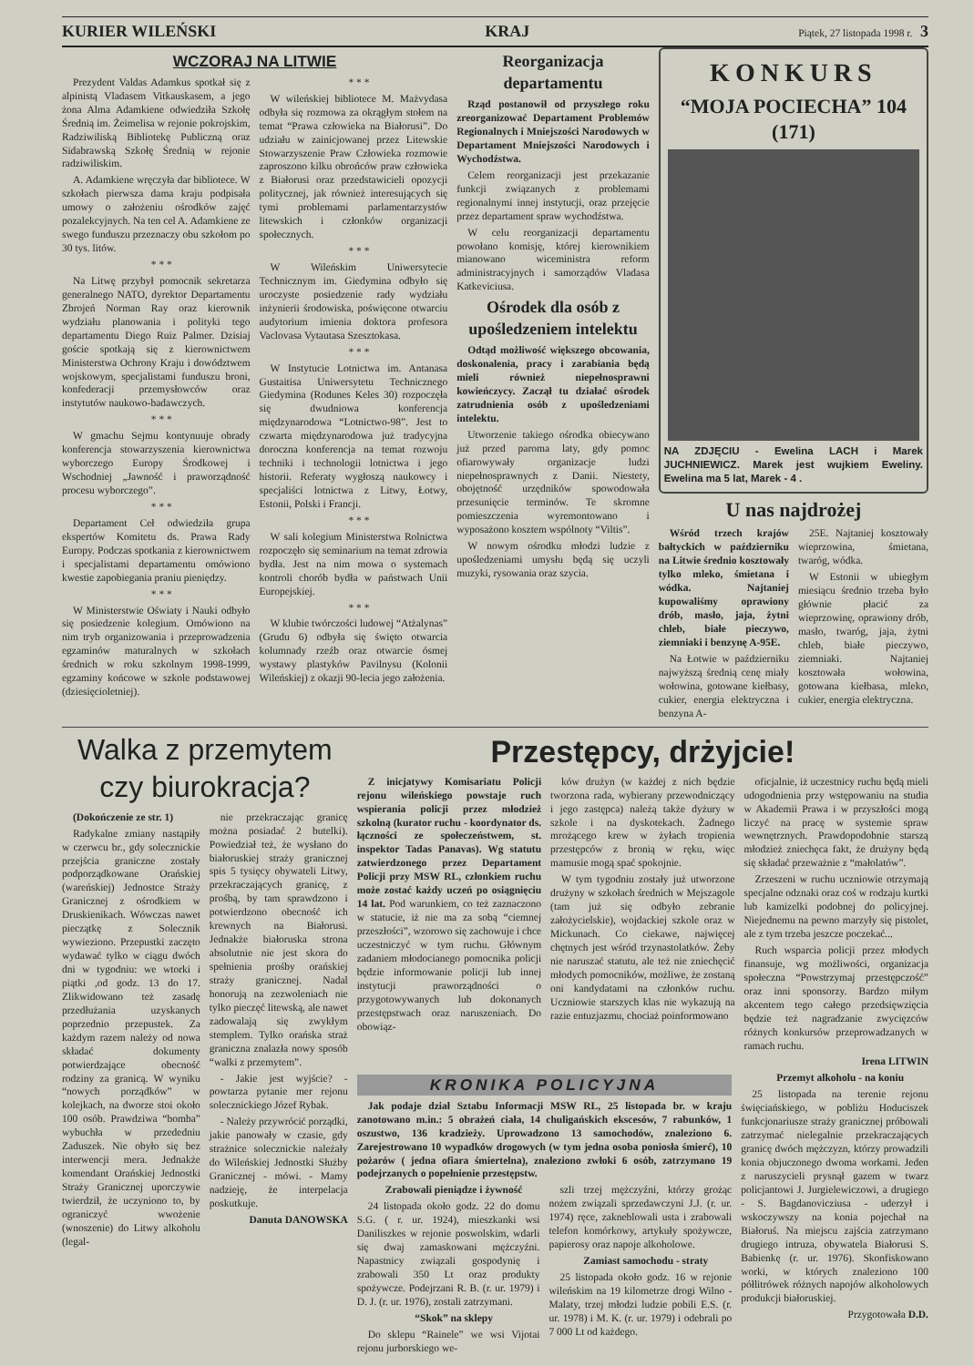KURIER WILEŃSKI KRAJ Piątek, 27 listopada 1998 r. 3
WCZORAJ NA LITWIE
Prezydent Valdas Adamkus spotkał się z alpinistą Vladasem Vitkauskasem, a jego żona Alma Adamkiene odwiedziła Szkołę Średnią im. Żeimelisa w rejonie pokrojskim, Radziwiliską Bibliotekę Publiczną oraz Sidabrawską Szkołę Średnią w rejonie radziwiliskim.
A. Adamkiene wręczyła dar bibliotece. W szkołach pierwsza dama kraju podpisała umowy o założeniu ośrodków zajęć pozalekcyjnych. Na ten cel A. Adamkiene ze swego funduszu przeznaczy obu szkołom po 30 tys. litów.
* * *
Na Litwę przybył pomocnik sekretarza generalnego NATO, dyrektor Departamentu Zbrojeń Norman Ray oraz kierownik wydziału planowania i polityki tego departamentu Diego Ruiz Palmer. Dzisiaj goście spotkają się z kierownictwem Ministerstwa Ochrony Kraju i dowództwem wojskowym, specjalistami funduszu broni, konfederacji przemysłowców oraz instytutów naukowo-badawczych.
* * *
W gmachu Sejmu kontynuuje obrady konferencja stowarzyszenia kierownictwa wyborczego Europy Środkowej i Wschodniej „Jawność i praworządność procesu wyborczego”.
* * *
Departament Ceł odwiedziła grupa ekspertów Komitetu ds. Prawa Rady Europy. Podczas spotkania z kierownictwem i specjalistami departamentu omówiono kwestie zapobiegania praniu pieniędzy.
* * *
W Ministerstwie Oświaty i Nauki odbyło się posiedzenie kolegium. Omówiono na nim tryb organizowania i przeprowadzenia egzaminów maturalnych w szkołach średnich w roku szkolnym 1998-1999, egzaminy końcowe w szkole podstawowej (dziesięcioletniej).
* * *
W wileńskiej bibliotece M. Mażvydasa odbyła się rozmowa za okrągłym stołem na temat “Prawa człowieka na Białorusi”. Do udziału w zainicjowanej przez Litewskie Stowarzyszenie Praw Człowieka rozmowie zaproszono kilku obrońców praw człowieka z Białorusi oraz przedstawicieli opozycji politycznej, jak również interesujących się tymi problemami parlamentarzystów litewskich i członków organizacji społecznych.
* * *
W Wileńskim Uniwersytecie Technicznym im. Giedymina odbyło się uroczyste posiedzenie rady wydziału inżynierii środowiska, poświęcone otwarciu audytorium imienia doktora profesora Vaclovasa Vytautasa Szesztokasa.
* * *
W Instytucie Lotnictwa im. Antanasa Gustaitisa Uniwersytetu Technicznego Giedymina (Rodunes Keles 30) rozpoczęła się dwudniowa konferencja międzynarodowa “Lotnictwo-98”. Jest to czwarta międzynarodowa już tradycyjna doroczna konferencja na temat rozwoju techniki i technologii lotnictwa i jego historii. Referaty wygłoszą naukowcy i specjaliści lotnictwa z Litwy, Łotwy, Estonii, Polski i Francji.
* * *
W sali kolegium Ministerstwa Rolnictwa rozpoczęło się seminarium na temat zdrowia bydła. Jest na nim mowa o systemach kontroli chorób bydła w państwach Unii Europejskiej.
* * *
W klubie twórczości ludowej “Atżalynas” (Grudu 6) odbyła się święto otwarcia kolumnady rzeźb oraz otwarcie ósmej wystawy plastyków Pavilnysu (Kolonii Wileńskiej) z okazji 90-lecia jego założenia.
Reorganizacja departamentu
Rząd postanowił od przyszłego roku zreorganizować Departament Problemów Regionalnych i Mniejszości Narodowych w Departament Mniejszości Narodowych i Wychodźstwa.
Celem reorganizacji jest przekazanie funkcji związanych z problemami regionalnymi innej instytucji, oraz przejęcie przez departament spraw wychodźstwa.
W celu reorganizacji departamentu powołano komisję, której kierownikiem mianowano wiceministra reform administracyjnych i samorządów Vladasa Katkeviciusa.
Ośrodek dla osób z upośledzeniem intelektu
Odtąd możliwość większego obcowania, doskonalenia, pracy i zarabiania będą mieli również niepełnosprawni kowieńczycy. Zaczął tu działać ośrodek zatrudnienia osób z upośledzeniami intelektu.
Utworzenie takiego ośrodka obiecywano już przed paroma laty, gdy pomoc ofiarowywały organizacje ludzi niepełnosprawnych z Danii. Niestety, obojętność urzędników spowodowała przesunięcie terminów. Te skromne pomieszczenia wyremontowano i wyposażono kosztem wspólnoty “Viltis”.
W nowym ośrodku młodzi ludzie z upośledzeniami umysłu będą się uczyli muzyki, rysowania oraz szycia.
KONKURS
“MOJA POCIECHA” 104 (171)
NA ZDJĘCIU - Ewelina LACH i Marek JUCHNIEWICZ. Marek jest wujkiem Eweliny. Ewelina ma 5 lat, Marek - 4 .
U nas najdrożej
Wśród trzech krajów bałtyckich w październiku na Litwie średnio kosztowały tylko mleko, śmietana i wódka. Najtaniej kupowaliśmy oprawiony drób, masło, jaja, żytni chleb, białe pieczywo, ziemniaki i benzynę A-95E.
Na Łotwie w październiku najwyższą średnią cenę miały wołowina, gotowane kiełbasy, cukier, energia elektryczna i benzyna A-
25E. Najtaniej kosztowały wieprzowina, śmietana, twaróg, wódka.
W Estonii w ubiegłym miesiącu średnio trzeba było głównie płacić za wieprzowinę, oprawiony drób, masło, twaróg, jaja, żytni chleb, białe pieczywo, ziemniaki. Najtaniej kosztowała wołowina, gotowana kiełbasa, mleko, cukier, energia elektryczna.
Walka z przemytem czy biurokracja?
(Dokończenie ze str. 1)
Radykalne zmiany nastąpiły w czerwcu br., gdy solecznickie przejścia graniczne zostały podporządkowane Orańskiej (wareńskiej) Jednostce Straży Granicznej z ośrodkiem w Druskienikach. Wówczas nawet pieczątkę z Solecznik wywieziono. Przepustki zaczęto wydawać tylko w ciągu dwóch dni w tygodniu: we wtorki i piątki ,od godz. 13 do 17. Zlikwidowano też zasadę przedłużania uzyskanych poprzednio przepustek. Za każdym razem należy od nowa składać dokumenty potwierdzające obecność rodziny za granicą. W wyniku “nowych porządków” w kolejkach, na dworze stoi około 100 osób. Prawdziwa “bomba” wybuchła w przededniu Zaduszek. Nie obyło się bez interwencji mera. Jednakże komendant Orańskiej Jednostki Straży Granicznej uporczywie twierdził, że uczyniono to, by ograniczyć wwożenie (wnoszenie) do Litwy alkoholu (legal-
nie przekraczając granicę można posiadać 2 butelki). Powiedział też, że wysłano do białoruskiej straży granicznej spis 5 tysięcy obywateli Litwy, przekraczających granicę, z prośbą, by tam sprawdzono i potwierdzono obecność ich krewnych na Białorusi. Jednakże białoruska strona absolutnie nie jest skora do spełnienia prośby orańskiej straży granicznej. Nadal honorują na zezwoleniach nie tylko pieczęć litewską, ale nawet zadowalają się zwykłym stemplem. Tylko orańska straż graniczna znalazła nowy sposób “walki z przemytem”.
- Jakie jest wyjście? - powtarza pytanie mer rejonu solecznickiego Józef Rybak.
- Należy przywrócić porządki, jakie panowały w czasie, gdy strażnice solecznickie należały do Wileńskiej Jednostki Służby Granicznej - mówi. - Mamy nadzieję, że interpelacja poskutkuje.
Danuta DANOWSKA
Przestępcy, drżyjcie!
Z inicjatywy Komisariatu Policji rejonu wileńskiego powstaje ruch wspierania policji przez młodzież szkolną (kurator ruchu - koordynator ds. łączności ze społeczeństwem, st. inspektor Tadas Panavas). Wg statutu zatwierdzonego przez Departament Policji przy MSW RL, członkiem ruchu może zostać każdy uczeń po osiągnięciu 14 lat. Pod warunkiem, co też zaznaczono w statucie, iż nie ma za sobą “ciemnej przeszłości”, wzorowo się zachowuje i chce uczestniczyć w tym ruchu. Głównym zadaniem młodocianego pomocnika policji będzie informowanie policji lub innej instytucji praworządności o przygotowywanych lub dokonanych przestępstwach oraz naruszeniach. Do obowiąz-
ków drużyn (w każdej z nich będzie tworzona rada, wybierany przewodniczący i jego zastępca) należą także dyżury w szkole i na dyskotekach. Żadnego mrożącego krew w żyłach tropienia przestępców z bronią w ręku, więc mamusie mogą spać spokojnie.
W tym tygodniu zostały już utworzone drużyny w szkołach średnich w Mejszagole (tam już się odbyło zebranie założycielskie), wojdackiej szkole oraz w Mickunach. Co ciekawe, najwięcej chętnych jest wśród trzynastolatków. Żeby nie naruszać statutu, ale też nie zniechęcić młodych pomocników, możliwe, że zostaną oni kandydatami na członków ruchu. Uczniowie starszych klas nie wykazują na razie entuzjazmu, chociaż poinformowano
oficjalnie, iż uczestnicy ruchu będą mieli udogodnienia przy wstępowaniu na studia w Akademii Prawa i w przyszłości mogą liczyć na pracę w systemie spraw wewnętrznych. Prawdopodobnie starszą młodzież zniechęca fakt, że drużyny będą się składać przeważnie z “małolatów”.
Zrzeszeni w ruchu uczniowie otrzymają specjalne odznaki oraz coś w rodzaju kurtki lub kamizelki podobnej do policyjnej. Niejednemu na pewno marzyły się pistolet, ale z tym trzeba jeszcze poczekać...
Ruch wsparcia policji przez młodych finansuje, wg możliwości, organizacja społeczna “Powstrzymaj przestępczość” oraz inni sponsorzy. Bardzo miłym akcentem tego całego przedsięwzięcia będzie też nagradzanie zwycięzców różnych konkursów przeprowadzanych w ramach ruchu.
Irena LITWIN
KRONIKA POLICYJNA
Jak podaje dział Sztabu Informacji MSW RL, 25 listopada br. w kraju zanotowano m.in.: 5 obrażeń ciała, 14 chuligańskich ekscesów, 7 rabunków, 1 oszustwo, 136 kradzieży. Uprowadzono 13 samochodów, znaleziono 6. Zarejestrowano 10 wypadków drogowych (w tym jedna osoba poniosła śmierć), 10 pożarów ( jedna ofiara śmiertelna), znaleziono zwłoki 6 osób, zatrzymano 19 podejrzanych o popełnienie przestępstw.
Zrabowali pieniądze i żywność
24 listopada około godz. 22 do domu S.G. ( r. ur. 1924), mieszkanki wsi Daniliszkes w rejonie poswolskim, wdarli się dwaj zamaskowani mężczyźni. Napastnicy związali gospodynię i zrabowali 350 Lt oraz produkty spożywcze. Podejrzani R. B. (r. ur. 1979) i D. J. (r. ur. 1976), zostali zatrzymani.
“Skok” na sklepy
Do sklepu “Rainele” we wsi Vijotai rejonu jurborskiego we-
szli trzej mężczyźni, którzy grożąc nożem związali sprzedawczyni J.J. (r. ur. 1974) ręce, zakneblowali usta i zrabowali telefon komórkowy, artykuły spożywcze, papierosy oraz napoje alkoholowe.
Zamiast samochodu - straty
25 listopada około godz. 16 w rejonie wileńskim na 19 kilometrze drogi Wilno - Malaty, trzej młodzi ludzie pobili E.S. (r. ur. 1978) i M. K. (r. ur. 1979) i odebrali po 7 000 Lt od każdego.
Przemyt alkoholu - na koniu
25 listopada na terenie rejonu święciańskiego, w pobliżu Hoduciszek funkcjonariusze straży granicznej próbowali zatrzymać nielegalnie przekraczających granicę dwóch mężczyzn, którzy prowadzili konia objuczonego dwoma workami. Jeden z naruszycieli prysnął gazem w twarz policjantowi J. Jurgielewiczowi, a drugiego - S. Bagdanovicziusa - uderzył i wskoczywszy na konia pojechał na Białoruś. Na miejscu zajścia zatrzymano drugiego intruza, obywatela Białorusi S. Babienkę (r. ur. 1976). Skonfiskowano worki, w których znaleziono 100 półlitrówek różnych napojów alkoholowych produkcji białoruskiej.
Przygotowała D.D.